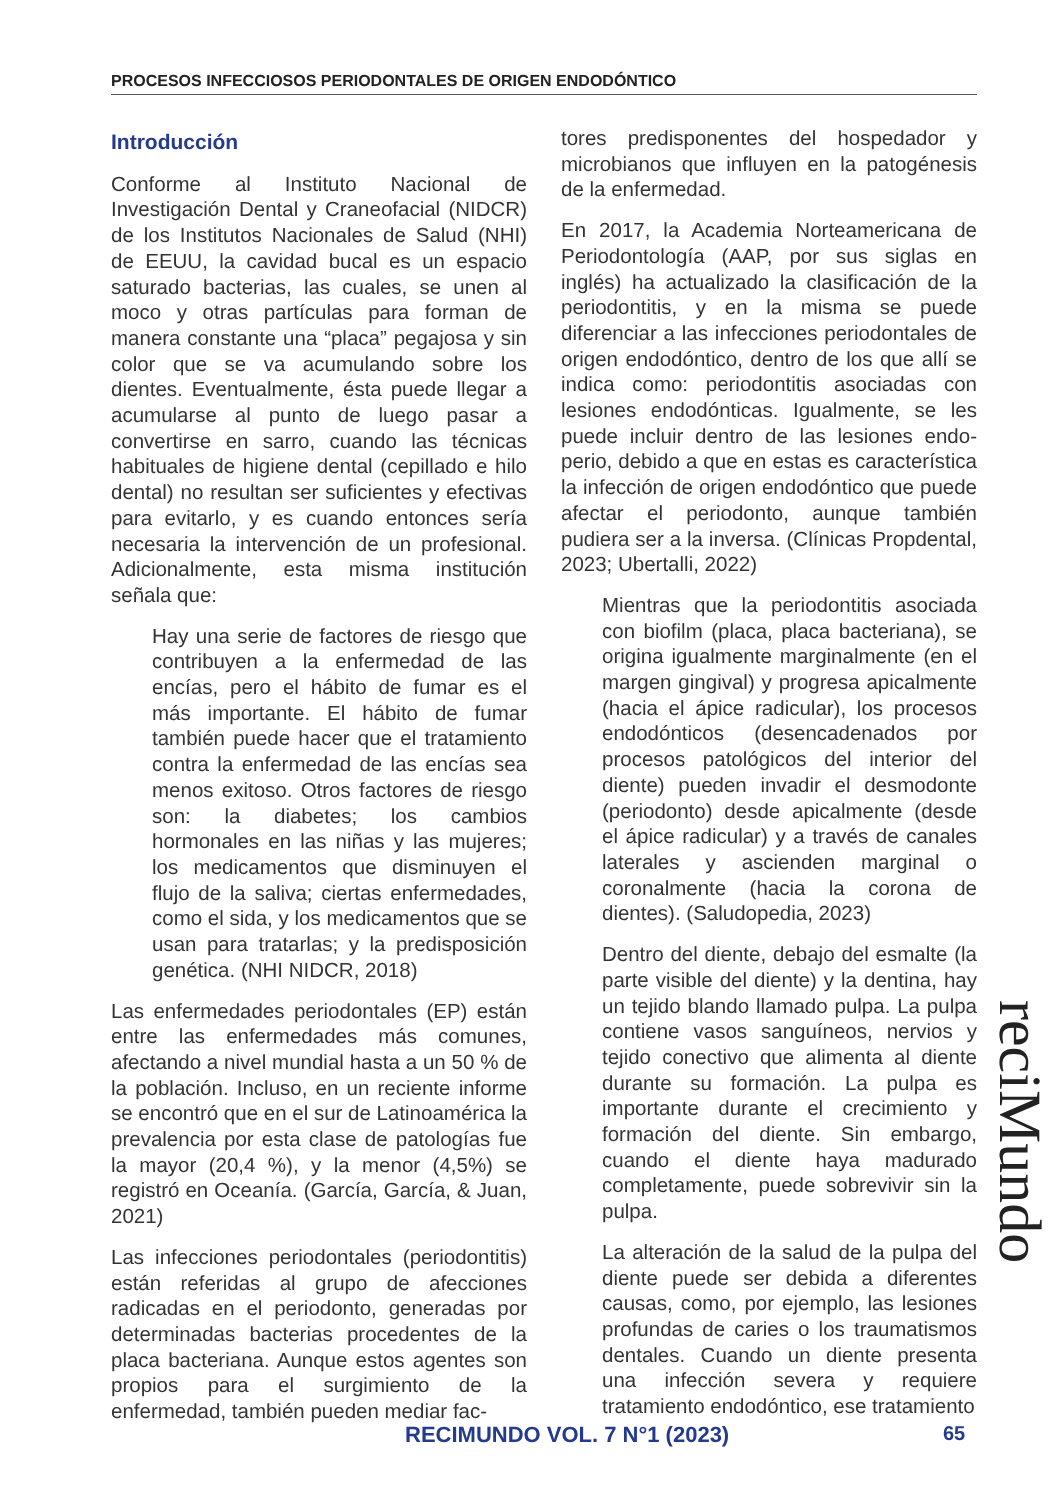PROCESOS INFECCIOSOS PERIODONTALES DE ORIGEN ENDODÓNTICO
Introducción
Conforme al Instituto Nacional de Investigación Dental y Craneofacial (NIDCR) de los Institutos Nacionales de Salud (NHI) de EEUU, la cavidad bucal es un espacio saturado bacterias, las cuales, se unen al moco y otras partículas para forman de manera constante una “placa” pegajosa y sin color que se va acumulando sobre los dientes. Eventualmente, ésta puede llegar a acumularse al punto de luego pasar a convertirse en sarro, cuando las técnicas habituales de higiene dental (cepillado e hilo dental) no resultan ser suficientes y efectivas para evitarlo, y es cuando entonces sería necesaria la intervención de un profesional. Adicionalmente, esta misma institución señala que:
Hay una serie de factores de riesgo que contribuyen a la enfermedad de las encías, pero el hábito de fumar es el más importante. El hábito de fumar también puede hacer que el tratamiento contra la enfermedad de las encías sea menos exitoso. Otros factores de riesgo son: la diabetes; los cambios hormonales en las niñas y las mujeres; los medicamentos que disminuyen el flujo de la saliva; ciertas enfermedades, como el sida, y los medicamentos que se usan para tratarlas; y la predisposición genética. (NHI NIDCR, 2018)
Las enfermedades periodontales (EP) están entre las enfermedades más comunes, afectando a nivel mundial hasta a un 50 % de la población. Incluso, en un reciente informe se encontró que en el sur de Latinoamérica la prevalencia por esta clase de patologías fue la mayor (20,4 %), y la menor (4,5%) se registró en Oceanía. (García, García, & Juan, 2021)
Las infecciones periodontales (periodontitis) están referidas al grupo de afecciones radicadas en el periodonto, generadas por determinadas bacterias procedentes de la placa bacteriana. Aunque estos agentes son propios para el surgimiento de la enfermedad, también pueden mediar fac-
tores predisponentes del hospedador y microbianos que influyen en la patogénesis de la enfermedad.
En 2017, la Academia Norteamericana de Periodontología (AAP, por sus siglas en inglés) ha actualizado la clasificación de la periodontitis, y en la misma se puede diferenciar a las infecciones periodontales de origen endodóntico, dentro de los que allí se indica como: periodontitis asociadas con lesiones endodónticas. Igualmente, se les puede incluir dentro de las lesiones endo-perio, debido a que en estas es característica la infección de origen endodóntico que puede afectar el periodonto, aunque también pudiera ser a la inversa. (Clínicas Propdental, 2023; Ubertalli, 2022)
Mientras que la periodontitis asociada con biofilm (placa, placa bacteriana), se origina igualmente marginalmente (en el margen gingival) y progresa apicalmente (hacia el ápice radicular), los procesos endodónticos (desencadenados por procesos patológicos del interior del diente) pueden invadir el desmodonte (periodonto) desde apicalmente (desde el ápice radicular) y a través de canales laterales y ascienden marginal o coronalmente (hacia la corona de dientes). (Saludopedia, 2023)
Dentro del diente, debajo del esmalte (la parte visible del diente) y la dentina, hay un tejido blando llamado pulpa. La pulpa contiene vasos sanguíneos, nervios y tejido conectivo que alimenta al diente durante su formación. La pulpa es importante durante el crecimiento y formación del diente. Sin embargo, cuando el diente haya madurado completamente, puede sobrevivir sin la pulpa.
La alteración de la salud de la pulpa del diente puede ser debida a diferentes causas, como, por ejemplo, las lesiones profundas de caries o los traumatismos dentales. Cuando un diente presenta una infección severa y requiere tratamiento endodóntico, ese tratamiento
reciMundo
RECIMUNDO VOL. 7 N°1 (2023) 65